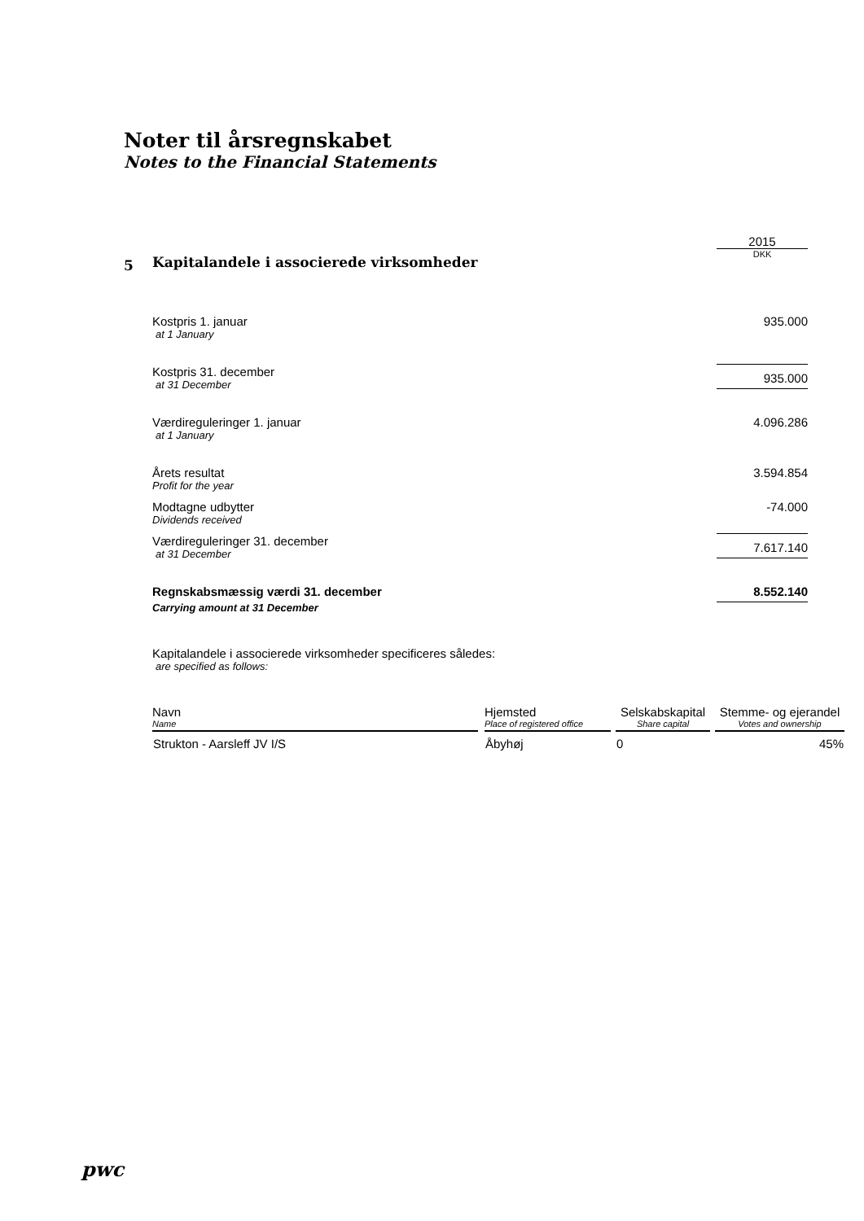Noter til årsregnskabet
Notes to the Financial Statements
| | | 2015 |
| 5 | Kapitalandele i associerede virksomheder | DKK |
| | Kostpris 1. januar at 1 January | 935.000 |
| | Kostpris 31. december at 31 December | 935.000 |
| | Værdireguleringer 1. januar at 1 January | 4.096.286 |
| | Årets resultat Profit for the year | 3.594.854 |
| | Modtagne udbytter Dividends received | -74.000 |
| | Værdireguleringer 31. december at 31 December | 7.617.140 |
| | Regnskabsmæssig værdi 31. december Carrying amount at 31 December | 8.552.140 |
| | Kapitalandele i associerede virksomheder specificeres således: are specified as follows: | |
| Navn Name | | Hjemsted Place of registered office | | Selskabskapital Share capital | | Stemme- og ejerandel Votes and ownership |
| --- | --- | --- | --- | --- | --- | --- |
| Strukton - Aarsleff JV I/S | | Åbyhøj | | 0 | | 45% |
pwc